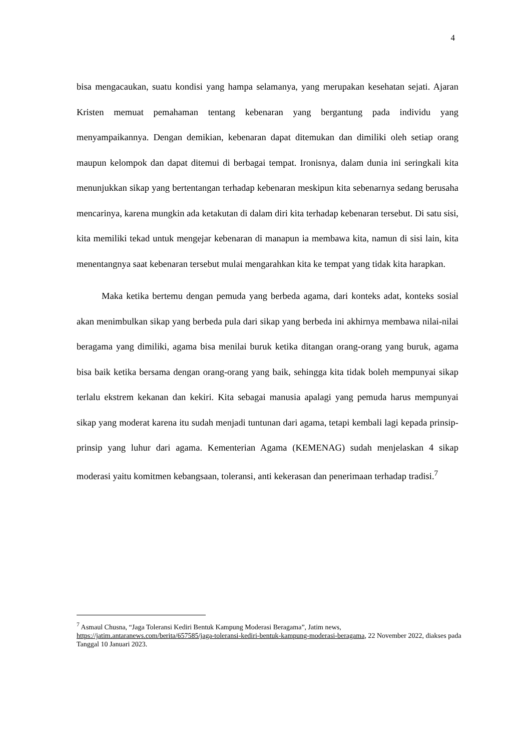4
bisa mengacaukan, suatu kondisi yang hampa selamanya, yang merupakan kesehatan sejati. Ajaran Kristen memuat pemahaman tentang kebenaran yang bergantung pada individu yang menyampaikannya. Dengan demikian, kebenaran dapat ditemukan dan dimiliki oleh setiap orang maupun kelompok dan dapat ditemui di berbagai tempat. Ironisnya, dalam dunia ini seringkali kita menunjukkan sikap yang bertentangan terhadap kebenaran meskipun kita sebenarnya sedang berusaha mencarinya, karena mungkin ada ketakutan di dalam diri kita terhadap kebenaran tersebut. Di satu sisi, kita memiliki tekad untuk mengejar kebenaran di manapun ia membawa kita, namun di sisi lain, kita menentangnya saat kebenaran tersebut mulai mengarahkan kita ke tempat yang tidak kita harapkan.
Maka ketika bertemu dengan pemuda yang berbeda agama, dari konteks adat, konteks sosial akan menimbulkan sikap yang berbeda pula dari sikap yang berbeda ini akhirnya membawa nilai-nilai beragama yang dimiliki, agama bisa menilai buruk ketika ditangan orang-orang yang buruk, agama bisa baik ketika bersama dengan orang-orang yang baik, sehingga kita tidak boleh mempunyai sikap terlalu ekstrem kekanan dan kekiri. Kita sebagai manusia apalagi yang pemuda harus mempunyai sikap yang moderat karena itu sudah menjadi tuntunan dari agama, tetapi kembali lagi kepada prinsip-prinsip yang luhur dari agama. Kementerian Agama (KEMENAG) sudah menjelaskan 4 sikap moderasi yaitu komitmen kebangsaan, toleransi, anti kekerasan dan penerimaan terhadap tradisi.<sup>7</sup>
<sup>7</sup> Asmaul Chusna, “Jaga Toleransi Kediri Bentuk Kampung Moderasi Beragama”, Jatim news, https://jatim.antaranews.com/berita/657585/jaga-toleransi-kediri-bentuk-kampung-moderasi-beragama, 22 November 2022, diakses pada Tanggal 10 Januari 2023.